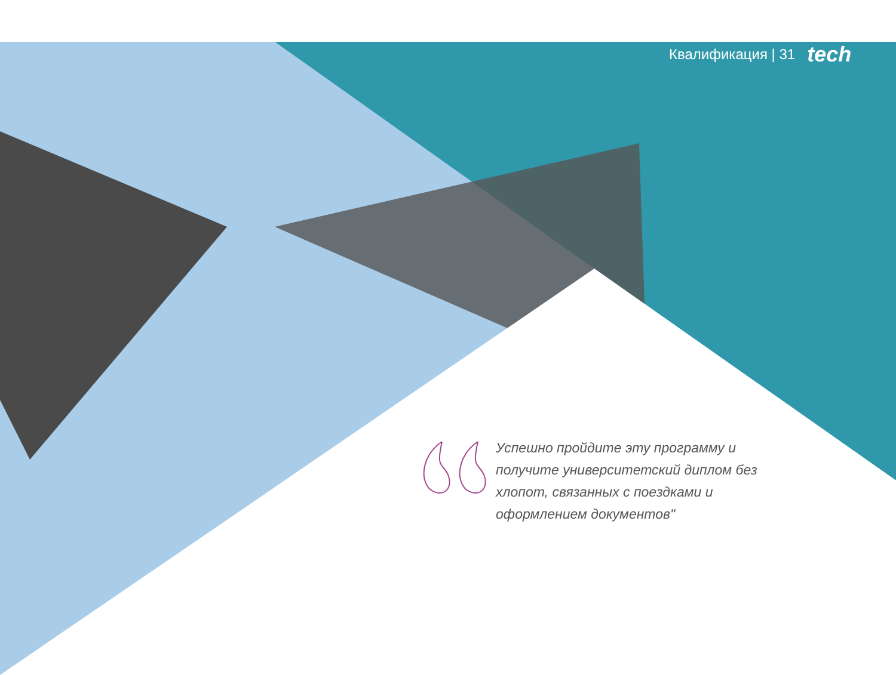Квалификация | 31 tech
Успешно пройдите эту программу и получите университетский диплом без хлопот, связанных с поездками и оформлением документов"